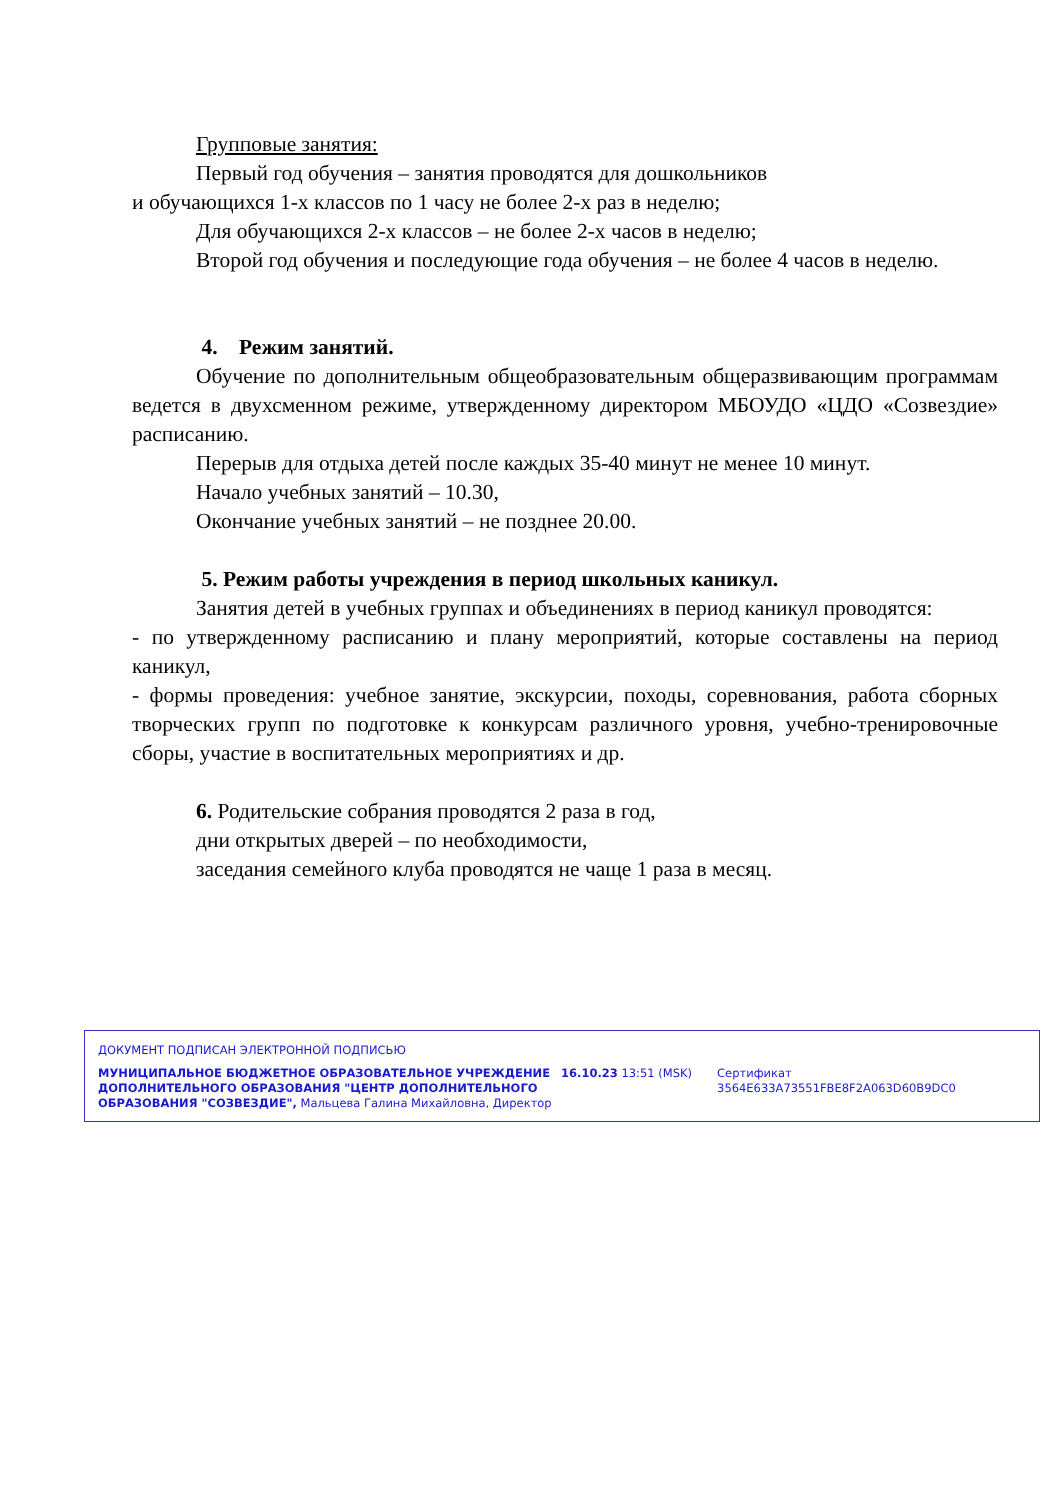Групповые занятия:
Первый год обучения – занятия проводятся для дошкольников
и обучающихся 1-х классов по 1 часу не более 2-х раз в неделю;
Для обучающихся 2-х классов – не более 2-х часов в неделю;
Второй год обучения и последующие года обучения – не более 4 часов в неделю.
4. Режим занятий.
Обучение по дополнительным общеобразовательным общеразвивающим программам ведется в двухсменном режиме, утвержденному директором МБОУДО «ЦДО «Созвездие» расписанию.
Перерыв для отдыха детей после каждых 35-40 минут не менее 10 минут.
Начало учебных занятий – 10.30,
Окончание учебных занятий – не позднее 20.00.
5. Режим работы учреждения в период школьных каникул.
Занятия детей в учебных группах и объединениях в период каникул проводятся:
- по утвержденному расписанию и плану мероприятий, которые составлены на период каникул,
- формы проведения: учебное занятие, экскурсии, походы, соревнования, работа сборных творческих групп по подготовке к конкурсам различного уровня, учебно-тренировочные сборы, участие в воспитательных мероприятиях и др.
6. Родительские собрания проводятся 2 раза в год,
дни открытых дверей – по необходимости,
заседания семейного клуба проводятся не чаще 1 раза в месяц.
ДОКУМЕНТ ПОДПИСАН ЭЛЕКТРОННОЙ ПОДПИСЬЮ
МУНИЦИПАЛЬНОЕ БЮДЖЕТНОЕ ОБРАЗОВАТЕЛЬНОЕ УЧРЕЖДЕНИЕ ДОПОЛНИТЕЛЬНОГО ОБРАЗОВАНИЯ "ЦЕНТР ДОПОЛНИТЕЛЬНОГО ОБРАЗОВАНИЯ "СОЗВЕЗДИЕ", Мальцева Галина Михайловна, Директор
16.10.23 13:51 (MSK) Сертификат 3564E633A73551FBE8F2A063D60B9DC0